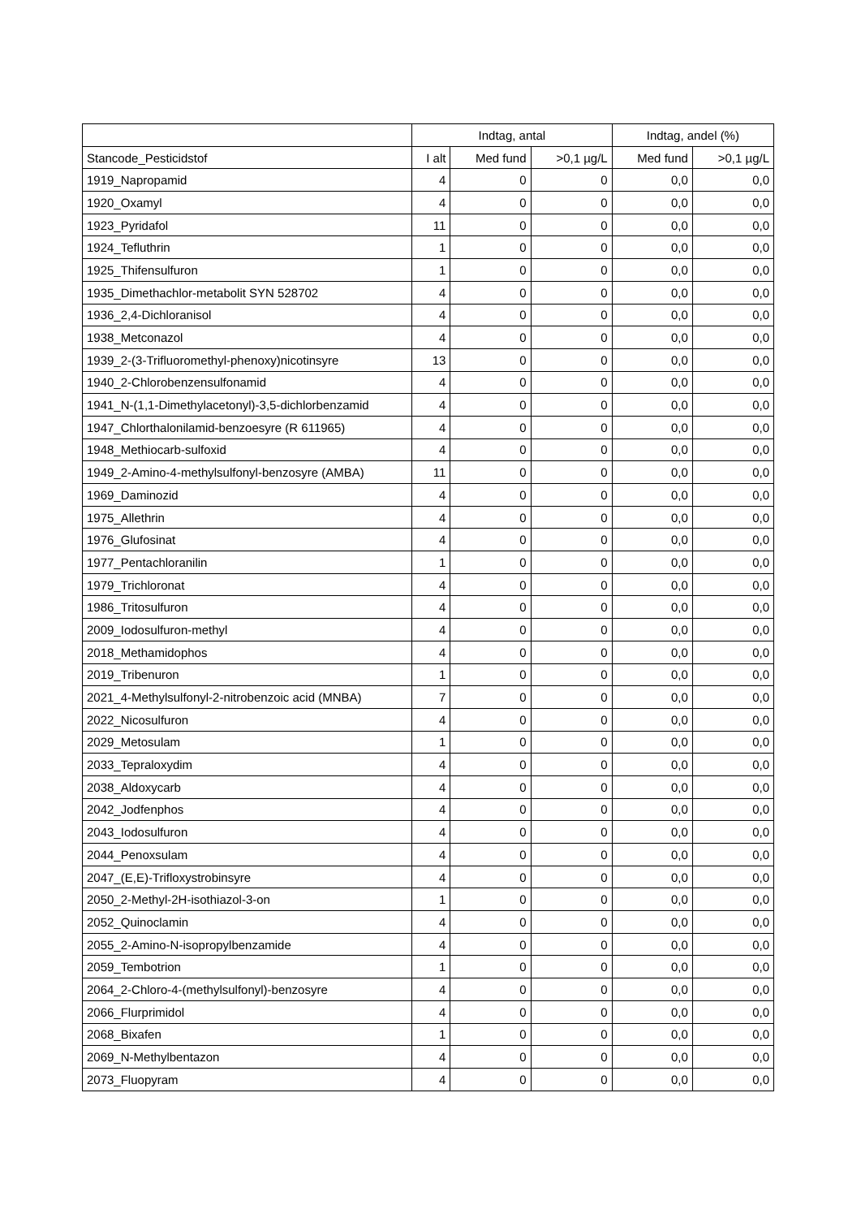| | Indtag, antal | | | Indtag, andel (%) | |
| --- | --- | --- | --- | --- | --- |
| Stancode_Pesticidstof | I alt | Med fund | >0,1 µg/L | Med fund | >0,1 µg/L |
| 1919_Napropamid | 4 | 0 | 0 | 0,0 | 0,0 |
| 1920_Oxamyl | 4 | 0 | 0 | 0,0 | 0,0 |
| 1923_Pyridafol | 11 | 0 | 0 | 0,0 | 0,0 |
| 1924_Tefluthrin | 1 | 0 | 0 | 0,0 | 0,0 |
| 1925_Thifensulfuron | 1 | 0 | 0 | 0,0 | 0,0 |
| 1935_Dimethachlor-metabolit SYN 528702 | 4 | 0 | 0 | 0,0 | 0,0 |
| 1936_2,4-Dichloranisol | 4 | 0 | 0 | 0,0 | 0,0 |
| 1938_Metconazol | 4 | 0 | 0 | 0,0 | 0,0 |
| 1939_2-(3-Trifluoromethyl-phenoxy)nicotinsyre | 13 | 0 | 0 | 0,0 | 0,0 |
| 1940_2-Chlorobenzensulfonamid | 4 | 0 | 0 | 0,0 | 0,0 |
| 1941_N-(1,1-Dimethylacetonyl)-3,5-dichlorbenzamid | 4 | 0 | 0 | 0,0 | 0,0 |
| 1947_Chlorthalonilamid-benzoesyre (R 611965) | 4 | 0 | 0 | 0,0 | 0,0 |
| 1948_Methiocarb-sulfoxid | 4 | 0 | 0 | 0,0 | 0,0 |
| 1949_2-Amino-4-methylsulfonyl-benzosyre (AMBA) | 11 | 0 | 0 | 0,0 | 0,0 |
| 1969_Daminozid | 4 | 0 | 0 | 0,0 | 0,0 |
| 1975_Allethrin | 4 | 0 | 0 | 0,0 | 0,0 |
| 1976_Glufosinat | 4 | 0 | 0 | 0,0 | 0,0 |
| 1977_Pentachloranilin | 1 | 0 | 0 | 0,0 | 0,0 |
| 1979_Trichloronat | 4 | 0 | 0 | 0,0 | 0,0 |
| 1986_Tritosulfuron | 4 | 0 | 0 | 0,0 | 0,0 |
| 2009_Iodosulfuron-methyl | 4 | 0 | 0 | 0,0 | 0,0 |
| 2018_Methamidophos | 4 | 0 | 0 | 0,0 | 0,0 |
| 2019_Tribenuron | 1 | 0 | 0 | 0,0 | 0,0 |
| 2021_4-Methylsulfonyl-2-nitrobenzoic acid (MNBA) | 7 | 0 | 0 | 0,0 | 0,0 |
| 2022_Nicosulfuron | 4 | 0 | 0 | 0,0 | 0,0 |
| 2029_Metosulam | 1 | 0 | 0 | 0,0 | 0,0 |
| 2033_Tepraloxydim | 4 | 0 | 0 | 0,0 | 0,0 |
| 2038_Aldoxycarb | 4 | 0 | 0 | 0,0 | 0,0 |
| 2042_Jodfenphos | 4 | 0 | 0 | 0,0 | 0,0 |
| 2043_Iodosulfuron | 4 | 0 | 0 | 0,0 | 0,0 |
| 2044_Penoxsulam | 4 | 0 | 0 | 0,0 | 0,0 |
| 2047_(E,E)-Trifloxystrobinsyre | 4 | 0 | 0 | 0,0 | 0,0 |
| 2050_2-Methyl-2H-isothiazol-3-on | 1 | 0 | 0 | 0,0 | 0,0 |
| 2052_Quinoclamin | 4 | 0 | 0 | 0,0 | 0,0 |
| 2055_2-Amino-N-isopropylbenzamide | 4 | 0 | 0 | 0,0 | 0,0 |
| 2059_Tembotrion | 1 | 0 | 0 | 0,0 | 0,0 |
| 2064_2-Chloro-4-(methylsulfonyl)-benzosyre | 4 | 0 | 0 | 0,0 | 0,0 |
| 2066_Flurprimidol | 4 | 0 | 0 | 0,0 | 0,0 |
| 2068_Bixafen | 1 | 0 | 0 | 0,0 | 0,0 |
| 2069_N-Methylbentazon | 4 | 0 | 0 | 0,0 | 0,0 |
| 2073_Fluopyram | 4 | 0 | 0 | 0,0 | 0,0 |